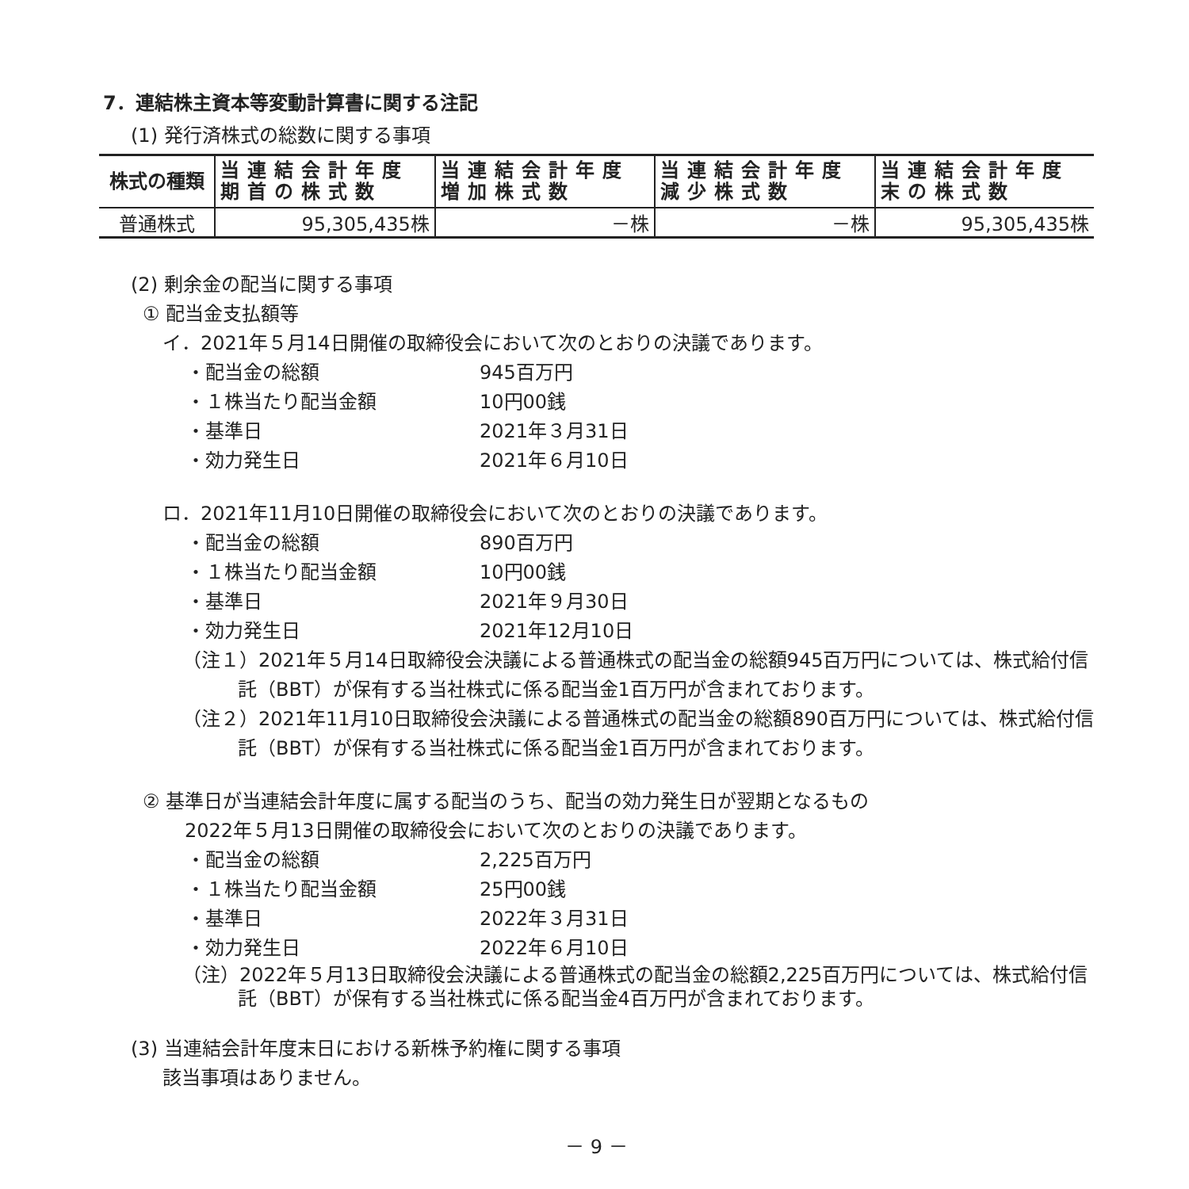7．連結株主資本等変動計算書に関する注記
(1) 発行済株式の総数に関する事項
| 株式の種類 | 当連結会計年度 期首の株式数 | 当連結会計年度 増加株式数 | 当連結会計年度 減少株式数 | 当連結会計年度 末の株式数 |
| --- | --- | --- | --- | --- |
| 普通株式 | 95,305,435株 | －株 | －株 | 95,305,435株 |
(2) 剰余金の配当に関する事項
① 配当金支払額等
イ．2021年５月14日開催の取締役会において次のとおりの決議であります。
・配当金の総額 945百万円
・１株当たり配当金額 10円00銭
・基準日 2021年３月31日
・効力発生日 2021年６月10日
ロ．2021年11月10日開催の取締役会において次のとおりの決議であります。
・配当金の総額 890百万円
・１株当たり配当金額 10円00銭
・基準日 2021年９月30日
・効力発生日 2021年12月10日
（注１）2021年５月14日取締役会決議による普通株式の配当金の総額945百万円については、株式給付信託（BBT）が保有する当社株式に係る配当金1百万円が含まれております。
（注２）2021年11月10日取締役会決議による普通株式の配当金の総額890百万円については、株式給付信託（BBT）が保有する当社株式に係る配当金1百万円が含まれております。
② 基準日が当連結会計年度に属する配当のうち、配当の効力発生日が翌期となるもの
2022年５月13日開催の取締役会において次のとおりの決議であります。
・配当金の総額 2,225百万円
・１株当たり配当金額 25円00銭
・基準日 2022年３月31日
・効力発生日 2022年６月10日
（注）2022年５月13日取締役会決議による普通株式の配当金の総額2,225百万円については、株式給付信託（BBT）が保有する当社株式に係る配当金4百万円が含まれております。
(3) 当連結会計年度末日における新株予約権に関する事項
該当事項はありません。
－ 9 －